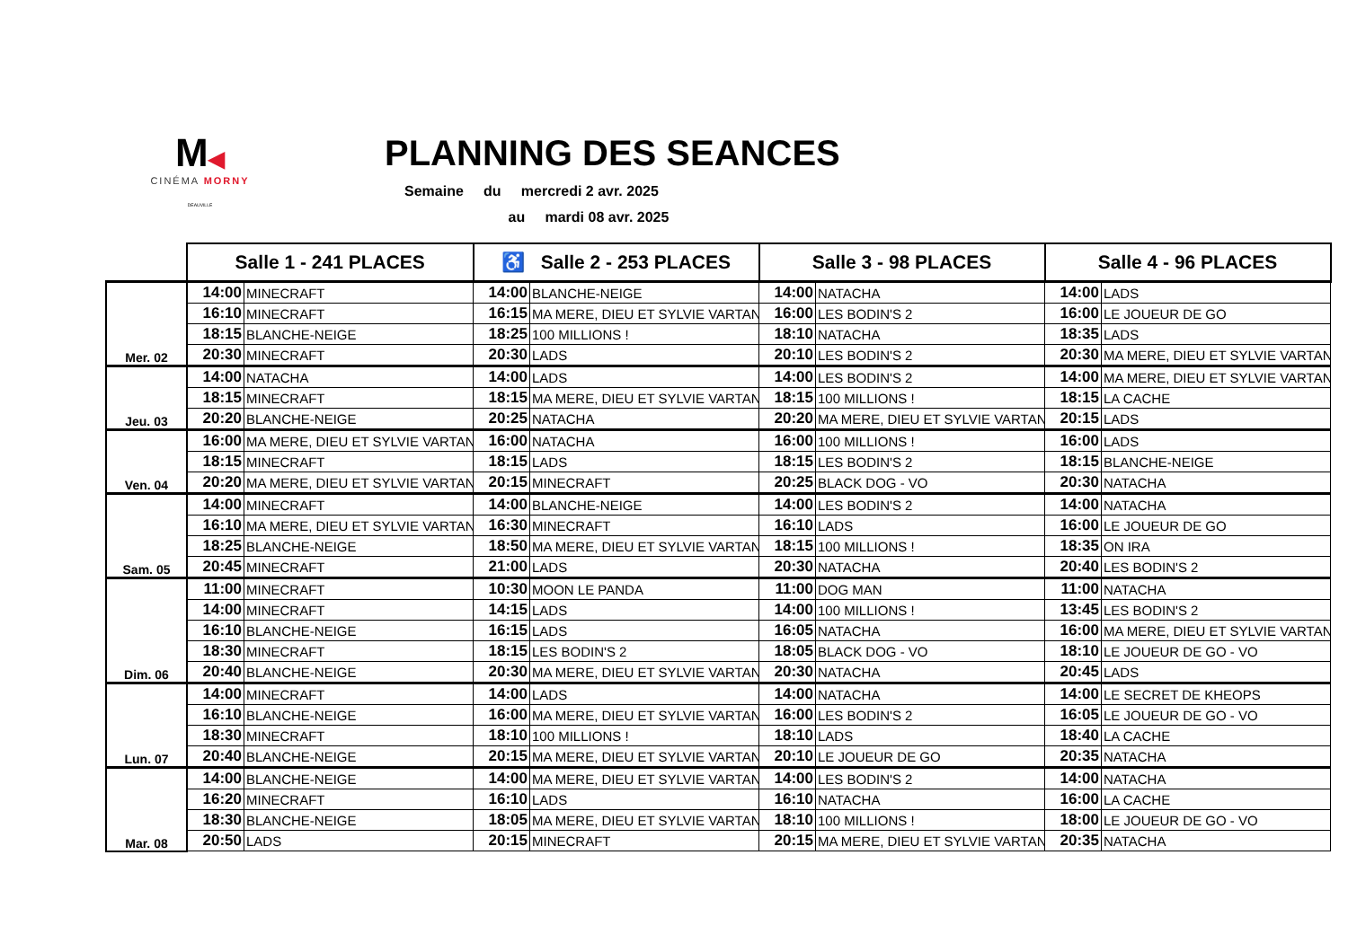M◀
CINÉMA MORNY
DEAUVILLE
PLANNING DES SEANCES
Semaine du mercredi 2 avr. 2025
au mardi 08 avr. 2025
| | Salle 1 - 241 PLACES | | ♿ Salle 2 - 253 PLACES | | Salle 3 - 98 PLACES | | Salle 4 - 96 PLACES | |
| --- | --- | --- | --- | --- | --- | --- | --- | --- |
| Mer. 02 | 14:00 | MINECRAFT | 14:00 | BLANCHE-NEIGE | 14:00 | NATACHA | 14:00 | LADS |
| | 16:10 | MINECRAFT | 16:15 | MA MERE, DIEU ET SYLVIE VARTAN | 16:00 | LES BODIN'S 2 | 16:00 | LE JOUEUR DE GO |
| | 18:15 | BLANCHE-NEIGE | 18:25 | 100 MILLIONS ! | 18:10 | NATACHA | 18:35 | LADS |
| | 20:30 | MINECRAFT | 20:30 | LADS | 20:10 | LES BODIN'S 2 | 20:30 | MA MERE, DIEU ET SYLVIE VARTAN |
| Jeu. 03 | 14:00 | NATACHA | 14:00 | LADS | 14:00 | LES BODIN'S 2 | 14:00 | MA MERE, DIEU ET SYLVIE VARTAN |
| | 18:15 | MINECRAFT | 18:15 | MA MERE, DIEU ET SYLVIE VARTAN | 18:15 | 100 MILLIONS ! | 18:15 | LA CACHE |
| | 20:20 | BLANCHE-NEIGE | 20:25 | NATACHA | 20:20 | MA MERE, DIEU ET SYLVIE VARTAN | 20:15 | LADS |
| Ven. 04 | 16:00 | MA MERE, DIEU ET SYLVIE VARTAN | 16:00 | NATACHA | 16:00 | 100 MILLIONS ! | 16:00 | LADS |
| | 18:15 | MINECRAFT | 18:15 | LADS | 18:15 | LES BODIN'S 2 | 18:15 | BLANCHE-NEIGE |
| | 20:20 | MA MERE, DIEU ET SYLVIE VARTAN | 20:15 | MINECRAFT | 20:25 | BLACK DOG - VO | 20:30 | NATACHA |
| Sam. 05 | 14:00 | MINECRAFT | 14:00 | BLANCHE-NEIGE | 14:00 | LES BODIN'S 2 | 14:00 | NATACHA |
| | 16:10 | MA MERE, DIEU ET SYLVIE VARTAN | 16:30 | MINECRAFT | 16:10 | LADS | 16:00 | LE JOUEUR DE GO |
| | 18:25 | BLANCHE-NEIGE | 18:50 | MA MERE, DIEU ET SYLVIE VARTAN | 18:15 | 100 MILLIONS ! | 18:35 | ON IRA |
| | 20:45 | MINECRAFT | 21:00 | LADS | 20:30 | NATACHA | 20:40 | LES BODIN'S 2 |
| Dim. 06 | 11:00 | MINECRAFT | 10:30 | MOON LE PANDA | 11:00 | DOG MAN | 11:00 | NATACHA |
| | 14:00 | MINECRAFT | 14:15 | LADS | 14:00 | 100 MILLIONS ! | 13:45 | LES BODIN'S 2 |
| | 16:10 | BLANCHE-NEIGE | 16:15 | LADS | 16:05 | NATACHA | 16:00 | MA MERE, DIEU ET SYLVIE VARTAN |
| | 18:30 | MINECRAFT | 18:15 | LES BODIN'S 2 | 18:05 | BLACK DOG - VO | 18:10 | LE JOUEUR DE GO - VO |
| | 20:40 | BLANCHE-NEIGE | 20:30 | MA MERE, DIEU ET SYLVIE VARTAN | 20:30 | NATACHA | 20:45 | LADS |
| Lun. 07 | 14:00 | MINECRAFT | 14:00 | LADS | 14:00 | NATACHA | 14:00 | LE SECRET DE KHEOPS |
| | 16:10 | BLANCHE-NEIGE | 16:00 | MA MERE, DIEU ET SYLVIE VARTAN | 16:00 | LES BODIN'S 2 | 16:05 | LE JOUEUR DE GO - VO |
| | 18:30 | MINECRAFT | 18:10 | 100 MILLIONS ! | 18:10 | LADS | 18:40 | LA CACHE |
| | 20:40 | BLANCHE-NEIGE | 20:15 | MA MERE, DIEU ET SYLVIE VARTAN | 20:10 | LE JOUEUR DE GO | 20:35 | NATACHA |
| Mar. 08 | 14:00 | BLANCHE-NEIGE | 14:00 | MA MERE, DIEU ET SYLVIE VARTAN | 14:00 | LES BODIN'S 2 | 14:00 | NATACHA |
| | 16:20 | MINECRAFT | 16:10 | LADS | 16:10 | NATACHA | 16:00 | LA CACHE |
| | 18:30 | BLANCHE-NEIGE | 18:05 | MA MERE, DIEU ET SYLVIE VARTAN | 18:10 | 100 MILLIONS ! | 18:00 | LE JOUEUR DE GO - VO |
| | 20:50 | LADS | 20:15 | MINECRAFT | 20:15 | MA MERE, DIEU ET SYLVIE VARTAN | 20:35 | NATACHA |